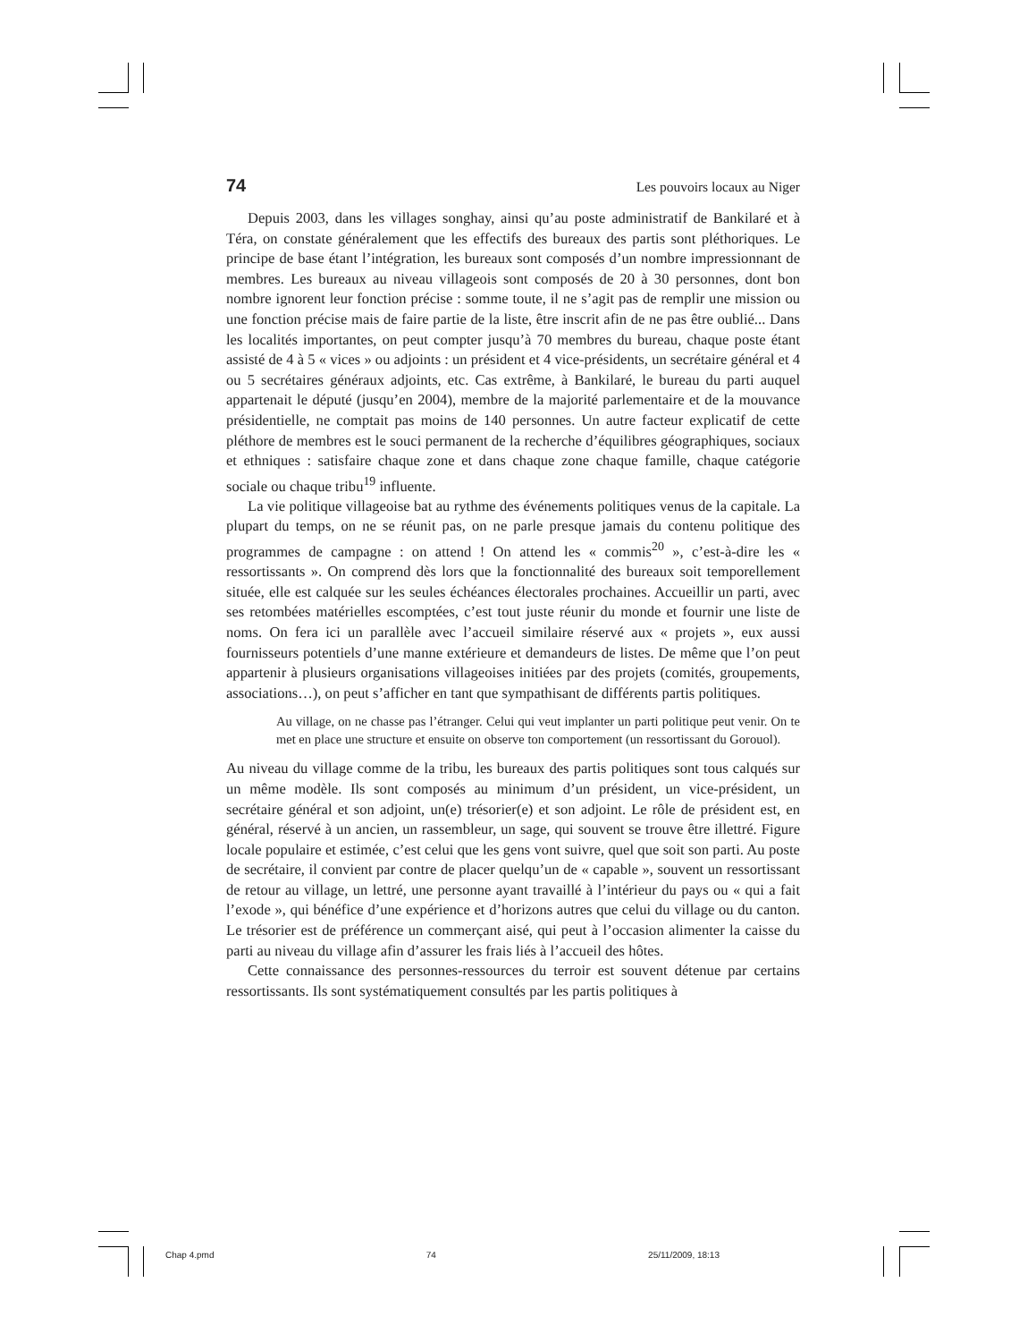74 Les pouvoirs locaux au Niger
Depuis 2003, dans les villages songhay, ainsi qu’au poste administratif de Bankilaré et à Téra, on constate généralement que les effectifs des bureaux des partis sont pléthoriques. Le principe de base étant l’intégration, les bureaux sont composés d’un nombre impressionnant de membres. Les bureaux au niveau villageois sont composés de 20 à 30 personnes, dont bon nombre ignorent leur fonction précise : somme toute, il ne s’agit pas de remplir une mission ou une fonction précise mais de faire partie de la liste, être inscrit afin de ne pas être oublié... Dans les localités importantes, on peut compter jusqu’à 70 membres du bureau, chaque poste étant assisté de 4 à 5 « vices » ou adjoints : un président et 4 vice-présidents, un secrétaire général et 4 ou 5 secrétaires généraux adjoints, etc. Cas extrême, à Bankilaré, le bureau du parti auquel appartenait le député (jusqu’en 2004), membre de la majorité parlementaire et de la mouvance présidentielle, ne comptait pas moins de 140 personnes. Un autre facteur explicatif de cette pléthore de membres est le souci permanent de la recherche d’équilibres géographiques, sociaux et ethniques : satisfaire chaque zone et dans chaque zone chaque famille, chaque catégorie sociale ou chaque tribu<sup>19</sup> influente.
La vie politique villageoise bat au rythme des événements politiques venus de la capitale. La plupart du temps, on ne se réunit pas, on ne parle presque jamais du contenu politique des programmes de campagne : on attend ! On attend les « commis<sup>20</sup> », c’est-à-dire les « ressortissants ». On comprend dès lors que la fonctionnalité des bureaux soit temporellement située, elle est calquée sur les seules échéances électorales prochaines. Accueillir un parti, avec ses retombées matérielles escomptées, c’est tout juste réunir du monde et fournir une liste de noms. On fera ici un parallèle avec l’accueil similaire réservé aux « projets », eux aussi fournisseurs potentiels d’une manne extérieure et demandeurs de listes. De même que l’on peut appartenir à plusieurs organisations villageoises initiées par des projets (comités, groupements, associations…), on peut s’afficher en tant que sympathisant de différents partis politiques.
Au village, on ne chasse pas l’étranger. Celui qui veut implanter un parti politique peut venir. On te met en place une structure et ensuite on observe ton comportement (un ressortissant du Gorouol).
Au niveau du village comme de la tribu, les bureaux des partis politiques sont tous calqués sur un même modèle. Ils sont composés au minimum d’un président, un vice-président, un secrétaire général et son adjoint, un(e) trésorier(e) et son adjoint. Le rôle de président est, en général, réservé à un ancien, un rassembleur, un sage, qui souvent se trouve être illettré. Figure locale populaire et estimée, c’est celui que les gens vont suivre, quel que soit son parti. Au poste de secrétaire, il convient par contre de placer quelqu’un de « capable », souvent un ressortissant de retour au village, un lettré, une personne ayant travaillé à l’intérieur du pays ou « qui a fait l’exode », qui bénéfice d’une expérience et d’horizons autres que celui du village ou du canton. Le trésorier est de préférence un commerçant aisé, qui peut à l’occasion alimenter la caisse du parti au niveau du village afin d’assurer les frais liés à l’accueil des hôtes.
Cette connaissance des personnes-ressources du terroir est souvent détenue par certains ressortissants. Ils sont systématiquement consultés par les partis politiques à
Chap 4.pmd 74 25/11/2009, 18:13